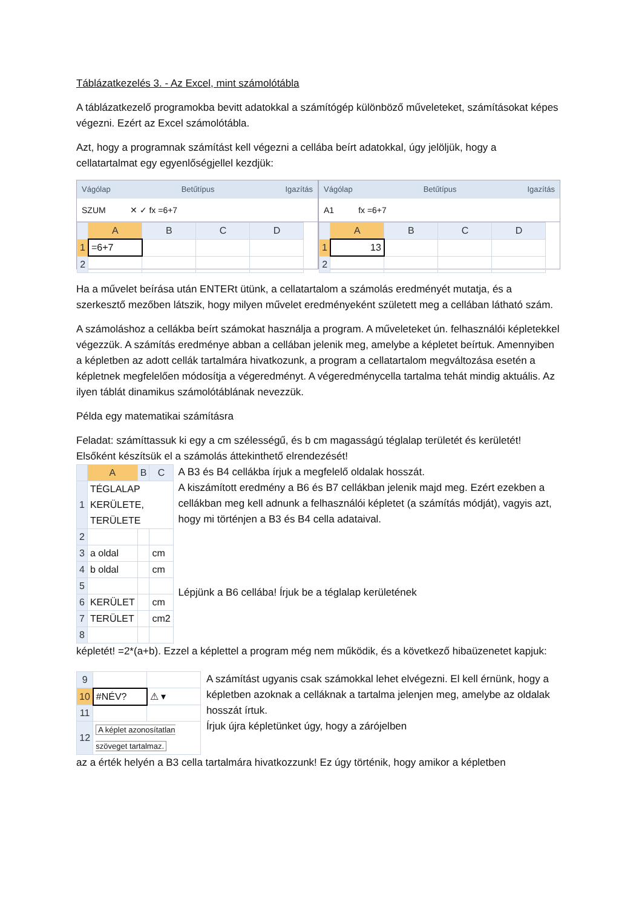Táblázatkezelés 3. - Az Excel, mint számolótábla
A táblázatkezelő programokba bevitt adatokkal a számítógép különböző műveleteket, számításokat képes végezni. Ezért az Excel számolótábla.
Azt, hogy a programnak számítást kell végezni a cellába beírt adatokkal, úgy jelöljük, hogy a cellatartalmat egy egyenlőségjellel kezdjük:
Vágólap Betűtípus Igazítás
SZUM ✕ ✓ fx =6+7
| | A | B | C | D |
| --- | --- | --- | --- | --- |
| 1 | =6+7 | | | |
| 2 | | | | |
Vágólap Betűtípus Igazítás
A1 fx =6+7
| | A | B | C | D |
| --- | --- | --- | --- | --- |
| 1 | 13 | | | |
| 2 | | | | |
Ha a művelet beírása után ENTERt ütünk, a cellatartalom a számolás eredményét mutatja, és a szerkesztő mezőben látszik, hogy milyen művelet eredményeként született meg a cellában látható szám.
A számoláshoz a cellákba beírt számokat használja a program. A műveleteket ún. felhasználói képletekkel végezzük. A számítás eredménye abban a cellában jelenik meg, amelybe a képletet beírtuk. Amennyiben a képletben az adott cellák tartalmára hivatkozunk, a program a cellatartalom megváltozása esetén a képletnek megfelelően módosítja a végeredményt. A végeredménycella tartalma tehát mindig aktuális. Az ilyen táblát dinamikus számolótáblának nevezzük.
Példa egy matematikai számításra
Feladat: számíttassuk ki egy a cm szélességű, és b cm magasságú téglalap területét és kerületét! Elsőként készítsük el a számolás áttekinthető elrendezését!
| | A | B | C |
| --- | --- | --- | --- |
| 1 | TÉGLALAP KERÜLETE, TERÜLETE | | |
| 2 | | | |
| 3 | a oldal | | cm |
| 4 | b oldal | | cm |
| 5 | | | |
| 6 | KERÜLET | | cm |
| 7 | TERÜLET | | cm2 |
| 8 | | | |
A B3 és B4 cellákba írjuk a megfelelő oldalak hosszát.
A kiszámított eredmény a B6 és B7 cellákban jelenik majd meg. Ezért ezekben a cellákban meg kell adnunk a felhasználói képletet (a számítás módját), vagyis azt, hogy mi történjen a B3 és B4 cella adataival.
Lépjünk a B6 cellába! Írjuk be a téglalap kerületének
képletét! =2*(a+b). Ezzel a képlettel a program még nem működik, és a következő hibaüzenetet kapjuk:
| 9 | | |
| 10 | #NÉV? | ⚠ ▾ |
| 11 | | |
| 12 | A képlet azonosítatlan szöveget tartalmaz. | |
A számítást ugyanis csak számokkal lehet elvégezni. El kell érnünk, hogy a képletben azoknak a celláknak a tartalma jelenjen meg, amelybe az oldalak hosszát írtuk.
Írjuk újra képletünket úgy, hogy a zárójelben
az a érték helyén a B3 cella tartalmára hivatkozzunk! Ez úgy történik, hogy amikor a képletben